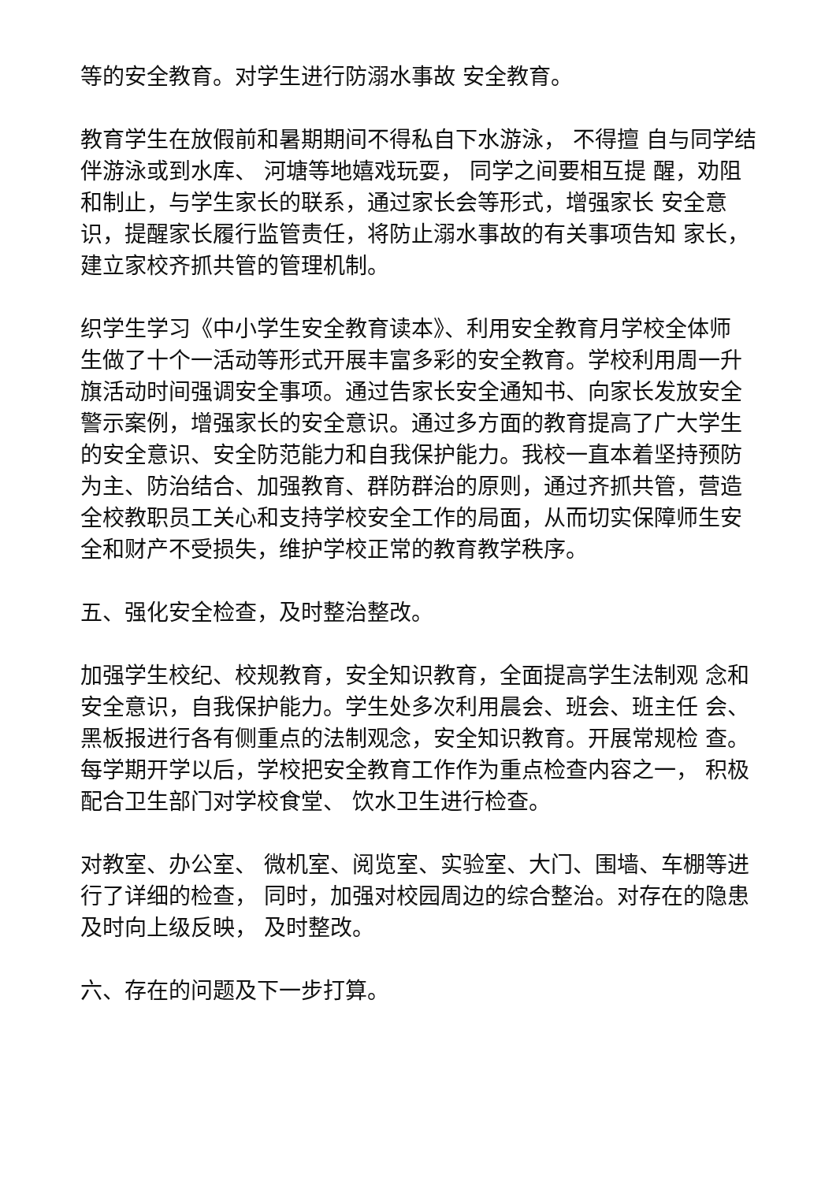等的安全教育。对学生进行防溺水事故 安全教育。
教育学生在放假前和暑期期间不得私自下水游泳， 不得擅 自与同学结伴游泳或到水库、 河塘等地嬉戏玩耍， 同学之间要相互提 醒，劝阻和制止，与学生家长的联系，通过家长会等形式，增强家长 安全意识，提醒家长履行监管责任，将防止溺水事故的有关事项告知 家长，建立家校齐抓共管的管理机制。
织学生学习《中小学生安全教育读本》、利用安全教育月学校全体师 生做了十个一活动等形式开展丰富多彩的安全教育。学校利用周一升 旗活动时间强调安全事项。通过告家长安全通知书、向家长发放安全 警示案例，增强家长的安全意识。通过多方面的教育提高了广大学生 的安全意识、安全防范能力和自我保护能力。我校一直本着坚持预防 为主、防治结合、加强教育、群防群治的原则，通过齐抓共管，营造 全校教职员工关心和支持学校安全工作的局面，从而切实保障师生安全和财产不受损失，维护学校正常的教育教学秩序。
五、强化安全检查，及时整治整改。
加强学生校纪、校规教育，安全知识教育，全面提高学生法制观 念和安全意识，自我保护能力。学生处多次利用晨会、班会、班主任 会、黑板报进行各有侧重点的法制观念，安全知识教育。开展常规检 查。每学期开学以后，学校把安全教育工作作为重点检查内容之一， 积极配合卫生部门对学校食堂、 饮水卫生进行检查。
对教室、办公室、 微机室、阅览室、实验室、大门、围墙、车棚等进行了详细的检查， 同时，加强对校园周边的综合整治。对存在的隐患及时向上级反映， 及时整改。
六、存在的问题及下一步打算。